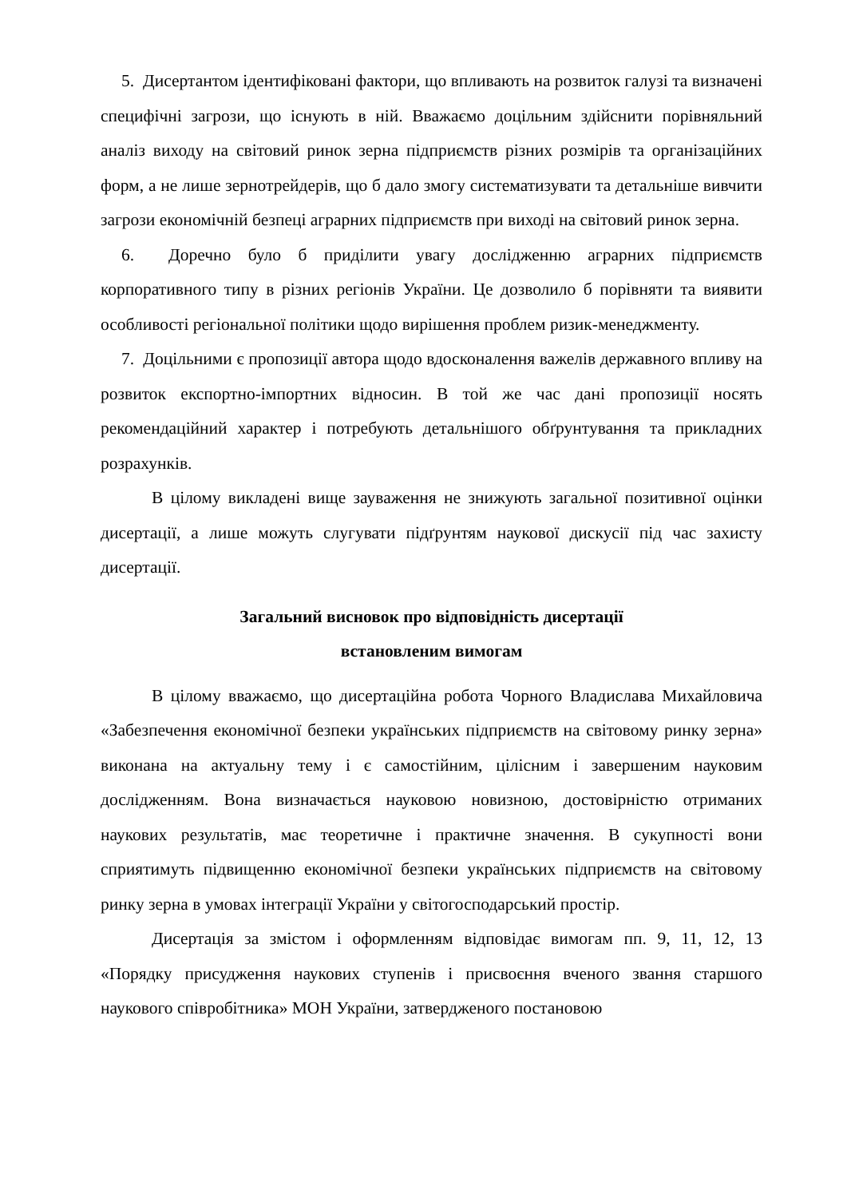5. Дисертантом ідентифіковані фактори, що впливають на розвиток галузі та визначені специфічні загрози, що існують в ній. Вважаємо доцільним здійснити порівняльний аналіз виходу на світовий ринок зерна підприємств різних розмірів та організаційних форм, а не лише зернотрейдерів, що б дало змогу систематизувати та детальніше вивчити загрози економічній безпеці аграрних підприємств при виході на світовий ринок зерна.
6. Доречно було б приділити увагу дослідженню аграрних підприємств корпоративного типу в різних регіонів України. Це дозволило б порівняти та виявити особливості регіональної політики щодо вирішення проблем ризик-менеджменту.
7. Доцільними є пропозиції автора щодо вдосконалення важелів державного впливу на розвиток експортно-імпортних відносин. В той же час дані пропозиції носять рекомендаційний характер і потребують детальнішого обґрунтування та прикладних розрахунків.
В цілому викладені вище зауваження не знижують загальної позитивної оцінки дисертації, а лише можуть слугувати підґрунтям наукової дискусії під час захисту дисертації.
Загальний висновок про відповідність дисертації
встановленим вимогам
В цілому вважаємо, що дисертаційна робота Чорного Владислава Михайловича «Забезпечення економічної безпеки українських підприємств на світовому ринку зерна» виконана на актуальну тему і є самостійним, цілісним і завершеним науковим дослідженням. Вона визначається науковою новизною, достовірністю отриманих наукових результатів, має теоретичне і практичне значення. В сукупності вони сприятимуть підвищенню економічної безпеки українських підприємств на світовому ринку зерна в умовах інтеграції України у світогосподарський простір.
Дисертація за змістом і оформленням відповідає вимогам пп. 9, 11, 12, 13 «Порядку присудження наукових ступенів і присвоєння вченого звання старшого наукового співробітника» МОН України, затвердженого постановою